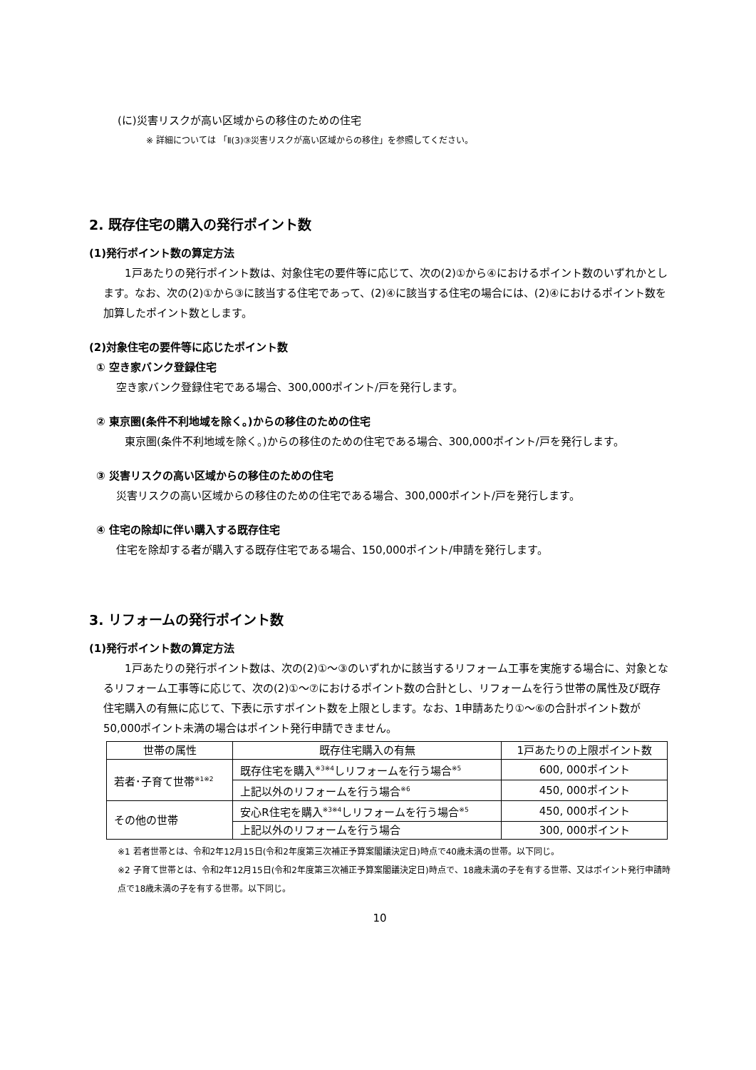(に)災害リスクが高い区域からの移住のための住宅
※ 詳細については 「Ⅱ(3)③災害リスクが高い区域からの移住」を参照してください。
2. 既存住宅の購入の発行ポイント数
(1)発行ポイント数の算定方法
1戸あたりの発行ポイント数は、対象住宅の要件等に応じて、次の(2)①から④におけるポイント数のいずれかとします。なお、次の(2)①から③に該当する住宅であって、(2)④に該当する住宅の場合には、(2)④におけるポイント数を加算したポイント数とします。
(2)対象住宅の要件等に応じたポイント数
① 空き家バンク登録住宅
空き家バンク登録住宅である場合、300,000ポイント/戸を発行します。
② 東京圏(条件不利地域を除く。)からの移住のための住宅
東京圏(条件不利地域を除く。)からの移住のための住宅である場合、300,000ポイント/戸を発行します。
③ 災害リスクの高い区域からの移住のための住宅
災害リスクの高い区域からの移住のための住宅である場合、300,000ポイント/戸を発行します。
④ 住宅の除却に伴い購入する既存住宅
住宅を除却する者が購入する既存住宅である場合、150,000ポイント/申請を発行します。
3. リフォームの発行ポイント数
(1)発行ポイント数の算定方法
1戸あたりの発行ポイント数は、次の(2)①～③のいずれかに該当するリフォーム工事を実施する場合に、対象となるリフォーム工事等に応じて、次の(2)①～⑦におけるポイント数の合計とし、リフォームを行う世帯の属性及び既存住宅購入の有無に応じて、下表に示すポイント数を上限とします。なお、1申請あたり①～⑥の合計ポイント数が50,000ポイント未満の場合はポイント発行申請できません。
| 世帯の属性 | 既存住宅購入の有無 | 1戸あたりの上限ポイント数 |
| --- | --- | --- |
| 若者･子育て世帯<sup>※1※2</sup> | 既存住宅を購入<sup>※3※4</sup>しリフォームを行う場合<sup>※5</sup> | 600, 000ポイント |
| | 上記以外のリフォームを行う場合<sup>※6</sup> | 450, 000ポイント |
| その他の世帯 | 安心R住宅を購入<sup>※3※4</sup>しリフォームを行う場合<sup>※5</sup> | 450, 000ポイント |
| | 上記以外のリフォームを行う場合 | 300, 000ポイント |
※1 若者世帯とは、令和2年12月15日(令和2年度第三次補正予算案閣議決定日)時点で40歳未満の世帯。以下同じ。
※2 子育て世帯とは、令和2年12月15日(令和2年度第三次補正予算案閣議決定日)時点で、18歳未満の子を有する世帯、又はポイント発行申請時点で18歳未満の子を有する世帯。以下同じ。
10